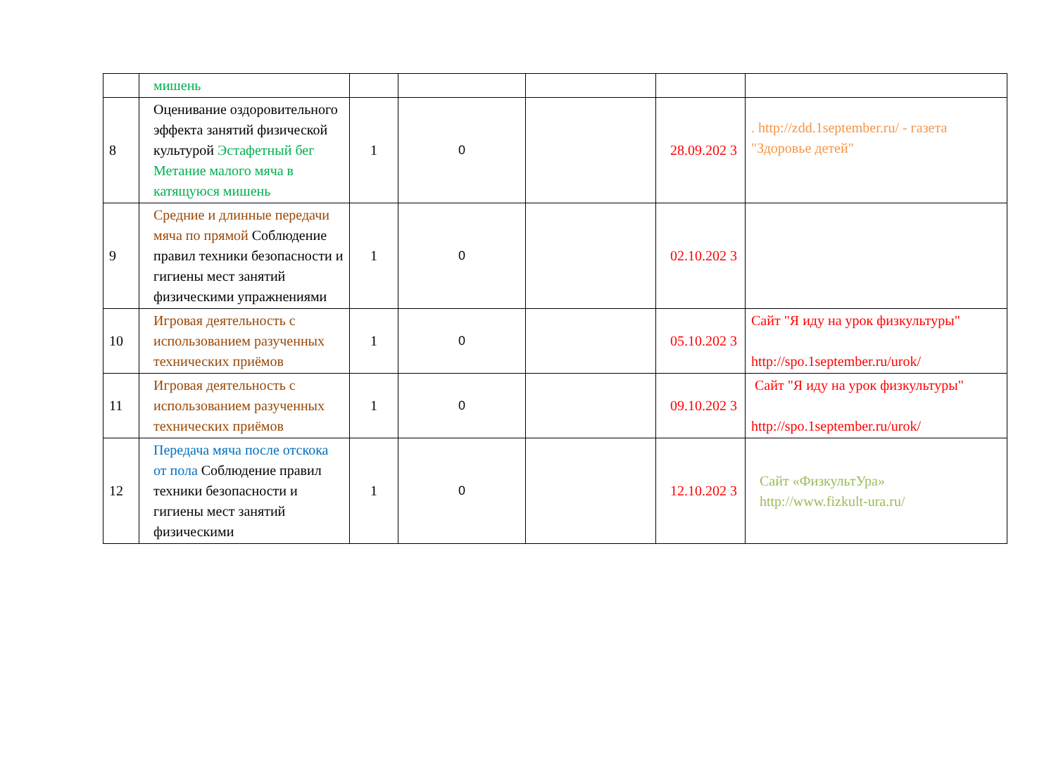| | мишень | | | | | |
| 8 | Оценивание оздоровительного эффекта занятий физической культурой Эстафетный бег Метание малого мяча в катящуюся мишень | 1 | 0 | | 28.09.202 3 | . http://zdd.1september.ru/ - газета "Здоровье детей" |
| 9 | Средние и длинные передачи мяча по прямой Соблюдение правил техники безопасности и гигиены мест занятий физическими упражнениями | 1 | 0 | | 02.10.202 3 | |
| 10 | Игровая деятельность с использованием разученных технических приёмов | 1 | 0 | | 05.10.202 3 | Сайт "Я иду на урок физкультуры" http://spo.1september.ru/urok/ |
| 11 | Игровая деятельность с использованием разученных технических приёмов | 1 | 0 | | 09.10.202 3 | Сайт "Я иду на урок физкультуры" http://spo.1september.ru/urok/ |
| 12 | Передача мяча после отскока от пола Соблюдение правил техники безопасности и гигиены мест занятий физическими | 1 | 0 | | 12.10.202 3 | Сайт «ФизкультУра» http://www.fizkult-ura.ru/ |